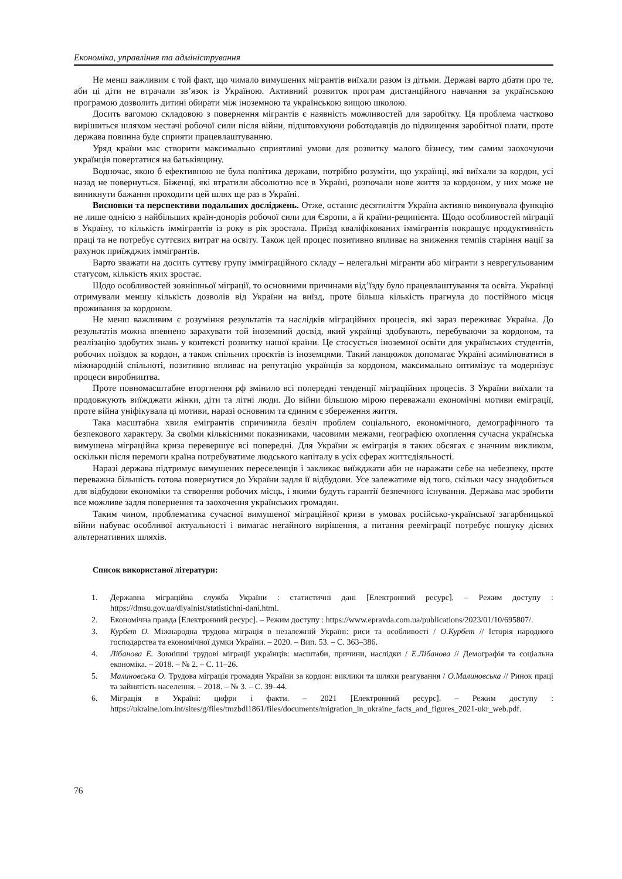Економіка, управління та адміністрування
Не менш важливим є той факт, що чимало вимушених мігрантів виїхали разом із дітьми. Державі варто дбати про те, аби ці діти не втрачали зв’язок із Україною. Активний розвиток програм дистанційного навчання за українською програмою дозволить дитині обирати між іноземною та українською вищою школою.
Досить вагомою складовою з повернення мігрантів є наявність можливостей для заробітку. Ця проблема частково вирішиться шляхом нестачі робочої сили після війни, підштовхуючи роботодавців до підвищення заробітної плати, проте держава повинна буде сприяти працевлаштуванню.
Уряд країни має створити максимально сприятливі умови для розвитку малого бізнесу, тим самим заохочуючи українців повертатися на батьківщину.
Водночас, якою б ефективною не була політика держави, потрібно розуміти, що українці, які виїхали за кордон, усі назад не повернуться. Біженці, які втратили абсолютно все в Україні, розпочали нове життя за кордоном, у них може не виникнути бажання проходити цей шлях ще раз в Україні.
Висновки та перспективи подальших досліджень. Отже, останнє десятиліття Україна активно виконувала функцію не лише однією з найбільших країн-донорів робочої сили для Європи, а й країни-реципієнта. Щодо особливостей міграції в Україну, то кількість іммігрантів із року в рік зростала. Приїзд кваліфікованих іммігрантів покращує продуктивність праці та не потребує суттєвих витрат на освіту. Також цей процес позитивно впливає на зниження темпів старіння нації за рахунок приїжджих іммігрантів.
Варто зважати на досить суттєву групу імміграційного складу – нелегальні мігранти або мігранти з неврегульованим статусом, кількість яких зростає.
Щодо особливостей зовнішньої міграції, то основними причинами від’їзду було працевлаштування та освіта. Українці отримували меншу кількість дозволів від України на виїзд, проте більша кількість прагнула до постійного місця проживання за кордоном.
Не менш важливим є розуміння результатів та наслідків міграційних процесів, які зараз переживає Україна. До результатів можна впевнено зарахувати той іноземний досвід, який українці здобувають, перебуваючи за кордоном, та реалізацію здобутих знань у контексті розвитку нашої країни. Це стосується іноземної освіти для українських студентів, робочих поїздок за кордон, а також спільних проєктів із іноземцями. Такий ланцюжок допомагає Україні асимілюватися в міжнародній спільноті, позитивно впливає на репутацію українців за кордоном, максимально оптимізує та модернізує процеси виробництва.
Проте повномасштабне вторгнення рф змінило всі попередні тенденції міграційних процесів. З України виїхали та продовжують виїжджати жінки, діти та літні люди. До війни більшою мірою переважали економічні мотиви еміграції, проте війна уніфікувала ці мотиви, наразі основним та єдиним є збереження життя.
Така масштабна хвиля емігрантів спричинила безліч проблем соціального, економічного, демографічного та безпекового характеру. За своїми кількісними показниками, часовими межами, географією охоплення сучасна українська вимушена міграційна криза перевершує всі попередні. Для України ж еміграція в таких обсягах є значним викликом, оскільки після перемоги країна потребуватиме людського капіталу в усіх сферах життєдіяльності.
Наразі держава підтримує вимушених переселенців і закликає виїжджати аби не наражати себе на небезпеку, проте переважна більшість готова повернутися до України задля її відбудови. Усе залежатиме від того, скільки часу знадобиться для відбудови економіки та створення робочих місць, і якими будуть гарантії безпечного існування. Держава має зробити все можливе задля повернення та заохочення українських громадян.
Таким чином, проблематика сучасної вимушеної міграційної кризи в умовах російсько-української загарбницької війни набуває особливої актуальності і вимагає негайного вирішення, а питання рееміграції потребує пошуку дієвих альтернативних шляхів.
Список використаної літератури:
1. Державна міграційна служба України : статистичні дані [Електронний ресурс]. – Режим доступу : https://dmsu.gov.ua/diyalnist/statistichni-dani.html.
2. Економічна правда [Електронний ресурс]. – Режим доступу : https://www.epravda.com.ua/publications/2023/01/10/695807/.
3. Курбет О. Міжнародна трудова міграція в незалежній Україні: риси та особливості / О.Курбет // Історія народного господарства та економічної думки України. – 2020. – Вип. 53. – С. 363–386.
4. Лібанова Е. Зовнішні трудові міграції українців: масштаби, причини, наслідки / Е.Лібанова // Демографія та соціальна економіка. – 2018. – № 2. – С. 11–26.
5. Малиновська О. Трудова міграція громадян України за кордон: виклики та шляхи реагування / О.Малиновська // Ринок праці та зайнятість населення. – 2018. – № 3. – С. 39–44.
6. Міграція в Україні: цифри і факти. – 2021 [Електронний ресурс]. – Режим доступу : https://ukraine.iom.int/sites/g/files/tmzbdl1861/files/documents/migration_in_ukraine_facts_and_figures_2021-ukr_web.pdf.
76